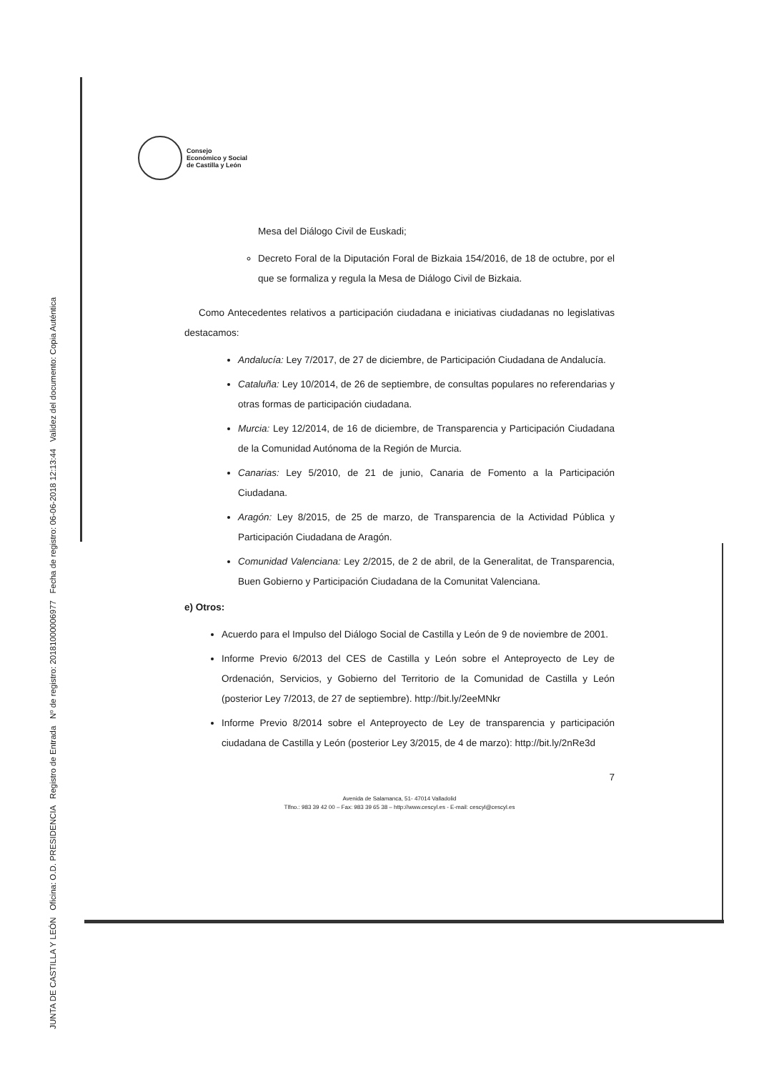JUNTA DE CASTILLA Y LEÓN Oficina: O.D. PRESIDENCIA Registro de Entrada Nº de registro: 20181000006977 Fecha de registro: 06-06-2018 12:13:44 Validez del documento: Copia Auténtica
Consejo
Económico y Social
de Castilla y León
Mesa del Diálogo Civil de Euskadi;
Decreto Foral de la Diputación Foral de Bizkaia 154/2016, de 18 de octubre, por el que se formaliza y regula la Mesa de Diálogo Civil de Bizkaia.
Como Antecedentes relativos a participación ciudadana e iniciativas ciudadanas no legislativas destacamos:
Andalucía: Ley 7/2017, de 27 de diciembre, de Participación Ciudadana de Andalucía.
Cataluña: Ley 10/2014, de 26 de septiembre, de consultas populares no referendarias y otras formas de participación ciudadana.
Murcia: Ley 12/2014, de 16 de diciembre, de Transparencia y Participación Ciudadana de la Comunidad Autónoma de la Región de Murcia.
Canarias: Ley 5/2010, de 21 de junio, Canaria de Fomento a la Participación Ciudadana.
Aragón: Ley 8/2015, de 25 de marzo, de Transparencia de la Actividad Pública y Participación Ciudadana de Aragón.
Comunidad Valenciana: Ley 2/2015, de 2 de abril, de la Generalitat, de Transparencia, Buen Gobierno y Participación Ciudadana de la Comunitat Valenciana.
e) Otros:
Acuerdo para el Impulso del Diálogo Social de Castilla y León de 9 de noviembre de 2001.
Informe Previo 6/2013 del CES de Castilla y León sobre el Anteproyecto de Ley de Ordenación, Servicios, y Gobierno del Territorio de la Comunidad de Castilla y León (posterior Ley 7/2013, de 27 de septiembre). http://bit.ly/2eeMNkr
Informe Previo 8/2014 sobre el Anteproyecto de Ley de transparencia y participación ciudadana de Castilla y León (posterior Ley 3/2015, de 4 de marzo): http://bit.ly/2nRe3d
7
Avenida de Salamanca, 51- 47014 Valladolid
Tlfno.: 983 39 42 00 – Fax: 983 39 65 38 – http://www.cescyl.es - E-mail: cescyl@cescyl.es